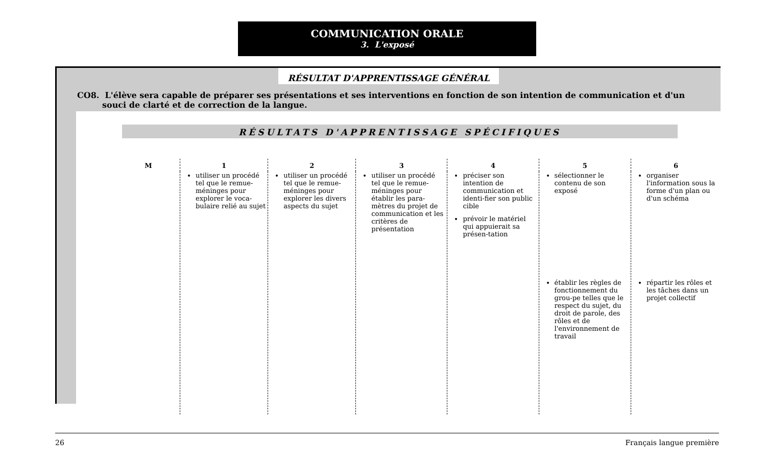COMMUNICATION ORALE
3. L'exposé
RÉSULTAT D'APPRENTISSAGE GÉNÉRAL
CO8. L'élève sera capable de préparer ses présentations et ses interventions en fonction de son intention de communication et d'un souci de clarté et de correction de la langue.
RÉSULTATS D'APPRENTISSAGE SPÉCIFIQUES
| M | 1 | 2 | 3 | 4 | 5 | 6 |
| --- | --- | --- | --- | --- | --- | --- |
| | utiliser un procédé tel que le remue-méninges pour explorer le voca-bulaire relié au sujet | utiliser un procédé tel que le remue-méninges pour explorer les divers aspects du sujet | utiliser un procédé tel que le remue-méninges pour établir les para-mètres du projet de communication et les critères de présentation | préciser son intention de communication et identi-fier son public cible prévoir le matériel qui appuierait sa présen-tation | sélectionner le contenu de son exposé établir les règles de fonctionnement du grou-pe telles que le respect du sujet, du droit de parole, des rôles et de l'environnement de travail | organiser l'information sous la forme d'un plan ou d'un schéma répartir les rôles et les tâches dans un projet collectif |
26 Français langue première